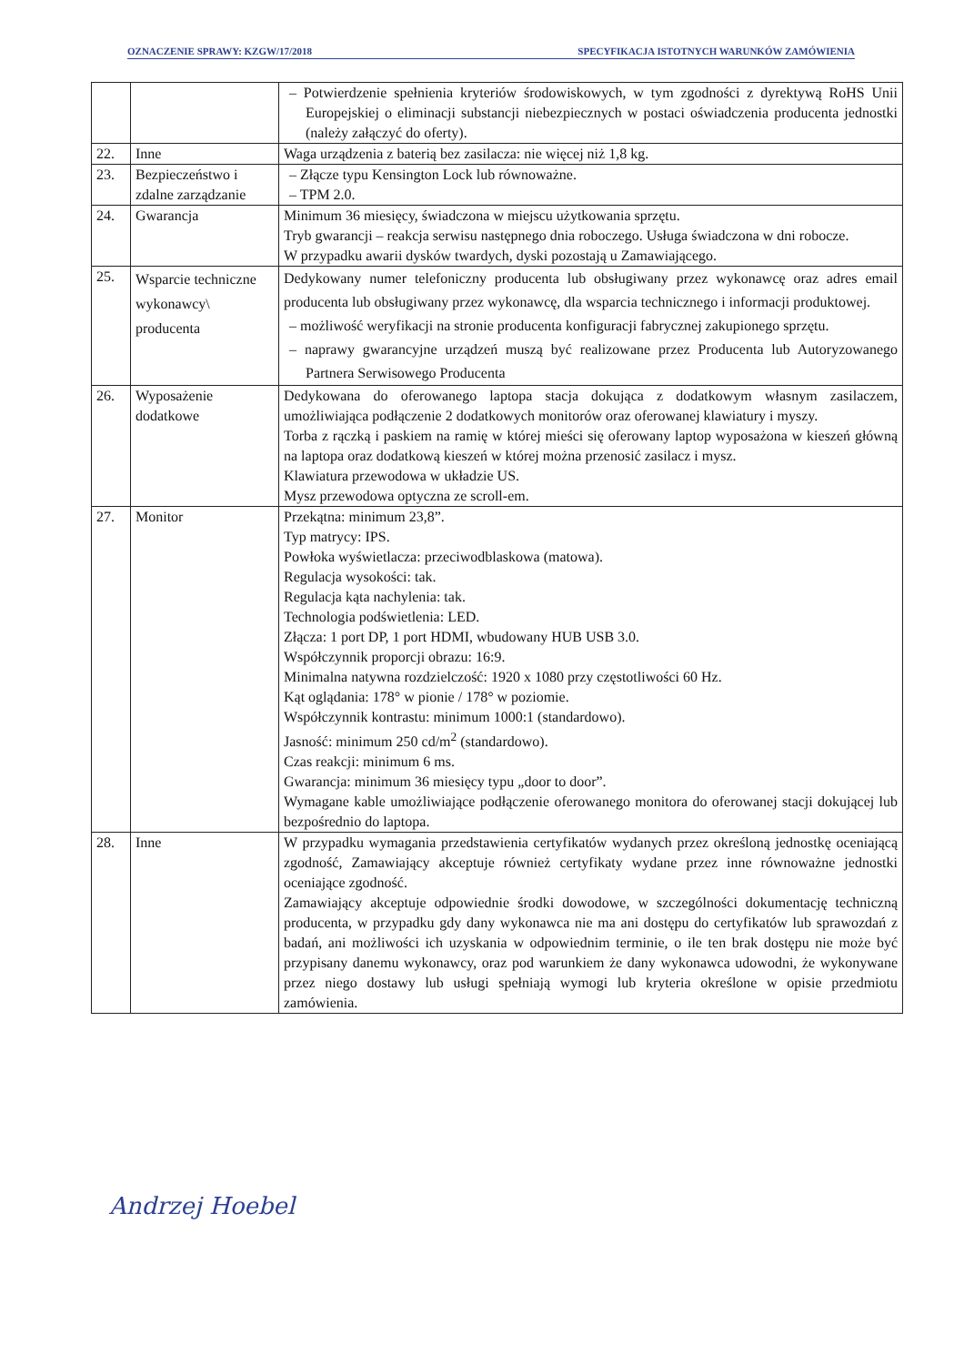OZNACZENIE SPRAWY: KZGW/17/2018 SPECYFIKACJA ISTOTNYCH WARUNKÓW ZAMÓWIENIA
| | | – Potwierdzenie spełnienia kryteriów środowiskowych, w tym zgodności z dyrektywą RoHS Unii Europejskiej o eliminacji substancji niebezpiecznych w postaci oświadczenia producenta jednostki (należy załączyć do oferty). |
| 22. | Inne | Waga urządzenia z baterią bez zasilacza: nie więcej niż 1,8 kg. |
| 23. | Bezpieczeństwo i zdalne zarządzanie | – Złącze typu Kensington Lock lub równoważne. – TPM 2.0. |
| 24. | Gwarancja | Minimum 36 miesięcy, świadczona w miejscu użytkowania sprzętu. Tryb gwarancji – reakcja serwisu następnego dnia roboczego. Usługa świadczona w dni robocze. W przypadku awarii dysków twardych, dyski pozostają u Zamawiającego. |
| 25. | Wsparcie techniczne wykonawcy\ producenta | Dedykowany numer telefoniczny producenta lub obsługiwany przez wykonawcę oraz adres email producenta lub obsługiwany przez wykonawcę, dla wsparcia technicznego i informacji produktowej. – możliwość weryfikacji na stronie producenta konfiguracji fabrycznej zakupionego sprzętu. – naprawy gwarancyjne urządzeń muszą być realizowane przez Producenta lub Autoryzowanego Partnera Serwisowego Producenta |
| 26. | Wyposażenie dodatkowe | Dedykowana do oferowanego laptopa stacja dokująca z dodatkowym własnym zasilaczem, umożliwiająca podłączenie 2 dodatkowych monitorów oraz oferowanej klawiatury i myszy. Torba z rączką i paskiem na ramię w której mieści się oferowany laptop wyposażona w kieszeń główną na laptopa oraz dodatkową kieszeń w której można przenosić zasilacz i mysz. Klawiatura przewodowa w układzie US. Mysz przewodowa optyczna ze scroll-em. |
| 27. | Monitor | Przekątna: minimum 23,8”. Typ matrycy: IPS. Powłoka wyświetlacza: przeciwodblaskowa (matowa). Regulacja wysokości: tak. Regulacja kąta nachylenia: tak. Technologia podświetlenia: LED. Złącza: 1 port DP, 1 port HDMI, wbudowany HUB USB 3.0. Współczynnik proporcji obrazu: 16:9. Minimalna natywna rozdzielczość: 1920 x 1080 przy częstotliwości 60 Hz. Kąt oglądania: 178° w pionie / 178° w poziomie. Współczynnik kontrastu: minimum 1000:1 (standardowo). Jasność: minimum 250 cd/m<sup>2</sup> (standardowo). Czas reakcji: minimum 6 ms. Gwarancja: minimum 36 miesięcy typu „door to door”. Wymagane kable umożliwiające podłączenie oferowanego monitora do oferowanej stacji dokującej lub bezpośrednio do laptopa. |
| 28. | Inne | W przypadku wymagania przedstawienia certyfikatów wydanych przez określoną jednostkę oceniającą zgodność, Zamawiający akceptuje również certyfikaty wydane przez inne równoważne jednostki oceniające zgodność. Zamawiający akceptuje odpowiednie środki dowodowe, w szczególności dokumentację techniczną producenta, w przypadku gdy dany wykonawca nie ma ani dostępu do certyfikatów lub sprawozdań z badań, ani możliwości ich uzyskania w odpowiednim terminie, o ile ten brak dostępu nie może być przypisany danemu wykonawcy, oraz pod warunkiem że dany wykonawca udowodni, że wykonywane przez niego dostawy lub usługi spełniają wymogi lub kryteria określone w opisie przedmiotu zamówienia. |
Andrzej Hoebel